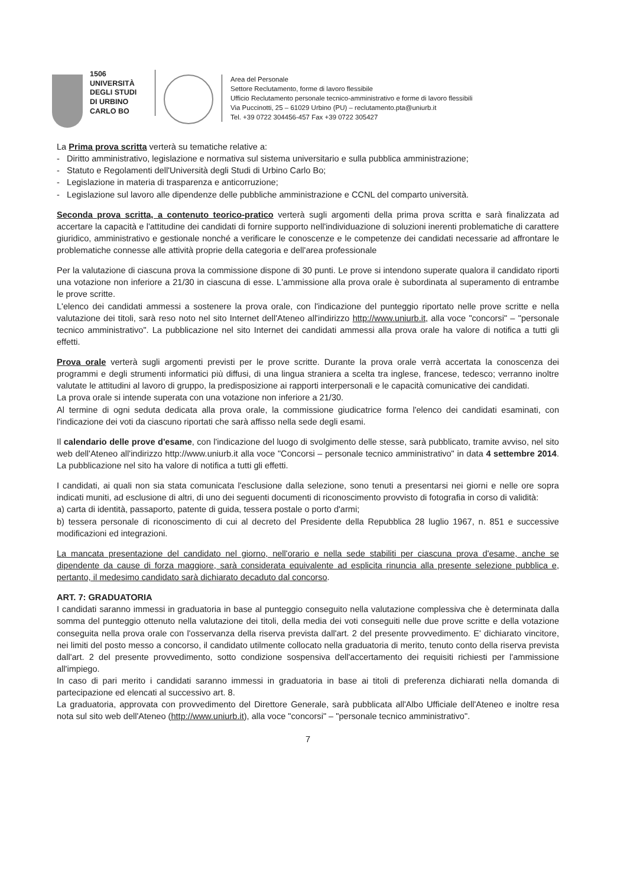1506
UNIVERSITÀ
DEGLI STUDI
DI URBINO
CARLO BO
Area del Personale
Settore Reclutamento, forme di lavoro flessibile
Ufficio Reclutamento personale tecnico-amministrativo e forme di lavoro flessibili
Via Puccinotti, 25 – 61029 Urbino (PU) – reclutamento.pta@uniurb.it
Tel. +39 0722 304456-457 Fax +39 0722 305427
La Prima prova scritta verterà su tematiche relative a:
- Diritto amministrativo, legislazione e normativa sul sistema universitario e sulla pubblica amministrazione;
- Statuto e Regolamenti dell'Università degli Studi di Urbino Carlo Bo;
- Legislazione in materia di trasparenza e anticorruzione;
- Legislazione sul lavoro alle dipendenze delle pubbliche amministrazione e CCNL del comparto università.
Seconda prova scritta, a contenuto teorico-pratico verterà sugli argomenti della prima prova scritta e sarà finalizzata ad accertare la capacità e l'attitudine dei candidati di fornire supporto nell'individuazione di soluzioni inerenti problematiche di carattere giuridico, amministrativo e gestionale nonché a verificare le conoscenze e le competenze dei candidati necessarie ad affrontare le problematiche connesse alle attività proprie della categoria e dell'area professionale
Per la valutazione di ciascuna prova la commissione dispone di 30 punti. Le prove si intendono superate qualora il candidato riporti una votazione non inferiore a 21/30 in ciascuna di esse. L'ammissione alla prova orale è subordinata al superamento di entrambe le prove scritte.
L'elenco dei candidati ammessi a sostenere la prova orale, con l'indicazione del punteggio riportato nelle prove scritte e nella valutazione dei titoli, sarà reso noto nel sito Internet dell'Ateneo all'indirizzo http://www.uniurb.it, alla voce "concorsi" – "personale tecnico amministrativo". La pubblicazione nel sito Internet dei candidati ammessi alla prova orale ha valore di notifica a tutti gli effetti.
Prova orale verterà sugli argomenti previsti per le prove scritte. Durante la prova orale verrà accertata la conoscenza dei programmi e degli strumenti informatici più diffusi, di una lingua straniera a scelta tra inglese, francese, tedesco; verranno inoltre valutate le attitudini al lavoro di gruppo, la predisposizione ai rapporti interpersonali e le capacità comunicative dei candidati.
La prova orale si intende superata con una votazione non inferiore a 21/30.
Al termine di ogni seduta dedicata alla prova orale, la commissione giudicatrice forma l'elenco dei candidati esaminati, con l'indicazione dei voti da ciascuno riportati che sarà affisso nella sede degli esami.
Il calendario delle prove d'esame, con l'indicazione del luogo di svolgimento delle stesse, sarà pubblicato, tramite avviso, nel sito web dell'Ateneo all'indirizzo http://www.uniurb.it alla voce "Concorsi – personale tecnico amministrativo" in data 4 settembre 2014. La pubblicazione nel sito ha valore di notifica a tutti gli effetti.
I candidati, ai quali non sia stata comunicata l'esclusione dalla selezione, sono tenuti a presentarsi nei giorni e nelle ore sopra indicati muniti, ad esclusione di altri, di uno dei seguenti documenti di riconoscimento provvisto di fotografia in corso di validità:
a) carta di identità, passaporto, patente di guida, tessera postale o porto d'armi;
b) tessera personale di riconoscimento di cui al decreto del Presidente della Repubblica 28 luglio 1967, n. 851 e successive modificazioni ed integrazioni.
La mancata presentazione del candidato nel giorno, nell'orario e nella sede stabiliti per ciascuna prova d'esame, anche se dipendente da cause di forza maggiore, sarà considerata equivalente ad esplicita rinuncia alla presente selezione pubblica e, pertanto, il medesimo candidato sarà dichiarato decaduto dal concorso.
ART. 7: GRADUATORIA
I candidati saranno immessi in graduatoria in base al punteggio conseguito nella valutazione complessiva che è determinata dalla somma del punteggio ottenuto nella valutazione dei titoli, della media dei voti conseguiti nelle due prove scritte e della votazione conseguita nella prova orale con l'osservanza della riserva prevista dall'art. 2 del presente provvedimento. E' dichiarato vincitore, nei limiti del posto messo a concorso, il candidato utilmente collocato nella graduatoria di merito, tenuto conto della riserva prevista dall'art. 2 del presente provvedimento, sotto condizione sospensiva dell'accertamento dei requisiti richiesti per l'ammissione all'impiego.
In caso di pari merito i candidati saranno immessi in graduatoria in base ai titoli di preferenza dichiarati nella domanda di partecipazione ed elencati al successivo art. 8.
La graduatoria, approvata con provvedimento del Direttore Generale, sarà pubblicata all'Albo Ufficiale dell'Ateneo e inoltre resa nota sul sito web dell'Ateneo (http://www.uniurb.it), alla voce "concorsi" – "personale tecnico amministrativo".
7